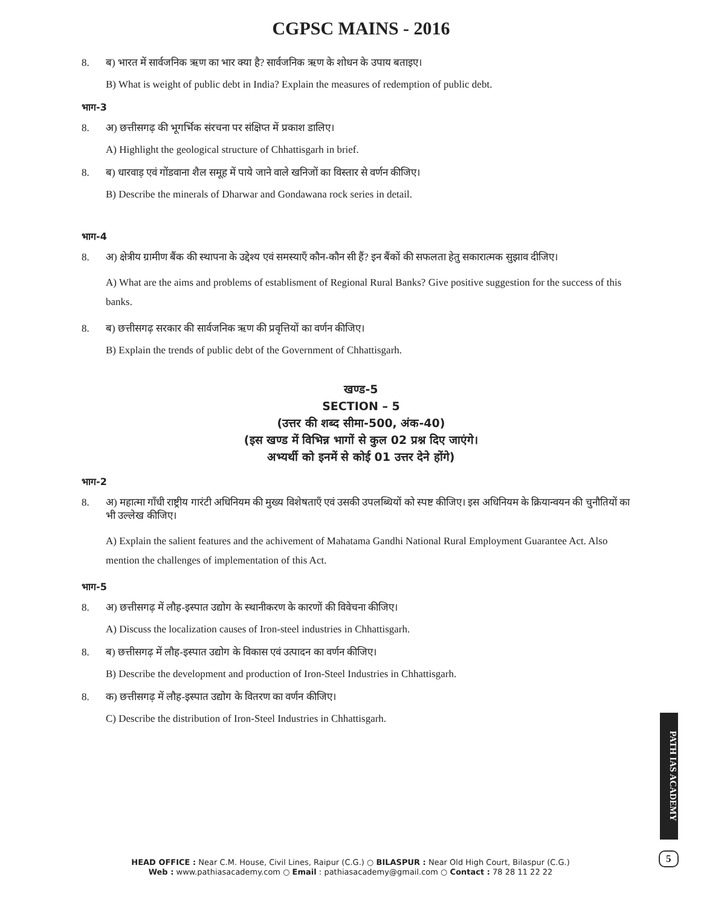CGPSC MAINS - 2016
8. ब) भारत में सार्वजनिक ऋण का भार क्या है? सार्वजनिक ऋण के शोधन के उपाय बताइए।
B) What is weight of public debt in India? Explain the measures of redemption of public debt.
भाग-3
8. अ) छत्तीसगढ़ की भूगर्भिक संरचना पर संक्षिप्त में प्रकाश डालिए।
A) Highlight the geological structure of Chhattisgarh in brief.
8. ब) धारवाड़ एवं गोंडवाना शैल समूह में पाये जाने वाले खनिजों का विस्तार से वर्णन कीजिए।
B) Describe the minerals of Dharwar and Gondawana rock series in detail.
भाग-4
8. अ) क्षेत्रीय ग्रामीण बैंक की स्थापना के उद्देश्य एवं समस्याएँ कौन-कौन सी हैं? इन बैंकों की सफलता हेतु सकारात्मक सुझाव दीजिए।
A) What are the aims and problems of establisment of Regional Rural Banks? Give positive suggestion for the success of this banks.
8. ब) छत्तीसगढ़ सरकार की सार्वजनिक ऋण की प्रवृत्तियों का वर्णन कीजिए।
B) Explain the trends of public debt of the Government of Chhattisgarh.
खण्ड-5
SECTION – 5
(उत्तर की शब्द सीमा-500, अंक-40)
(इस खण्ड में विभिन्न भागों से कुल 02 प्रश्न दिए जाएंगे।
अभ्यर्थी को इनमें से कोई 01 उत्तर देने होंगे)
भाग-2
8. अ) महात्मा गाँधी राष्ट्रीय गारंटी अधिनियम की मुख्य विशेषताएँ एवं उसकी उपलब्धियों को स्पष्ट कीजिए। इस अधिनियम के क्रियान्वयन की चुनौतियों का भी उल्लेख कीजिए।
A) Explain the salient features and the achivement of Mahatama Gandhi National Rural Employment Guarantee Act. Also mention the challenges of implementation of this Act.
भाग-5
8. अ) छत्तीसगढ़ में लौह-इस्पात उद्योग के स्थानीकरण के कारणों की विवेचना कीजिए।
A) Discuss the localization causes of Iron-steel industries in Chhattisgarh.
8. ब) छत्तीसगढ़ में लौह-इस्पात उद्योग के विकास एवं उत्पादन का वर्णन कीजिए।
B) Describe the development and production of Iron-Steel Industries in Chhattisgarh.
8. क) छत्तीसगढ़ में लौह-इस्पात उद्योग के वितरण का वर्णन कीजिए।
C) Describe the distribution of Iron-Steel Industries in Chhattisgarh.
PATH IAS ACADEMY
5
HEAD OFFICE : Near C.M. House, Civil Lines, Raipur (C.G.) ○ BILASPUR : Near Old High Court, Bilaspur (C.G.)
Web : www.pathiasacademy.com ○ Email : pathiasacademy@gmail.com ○ Contact : 78 28 11 22 22